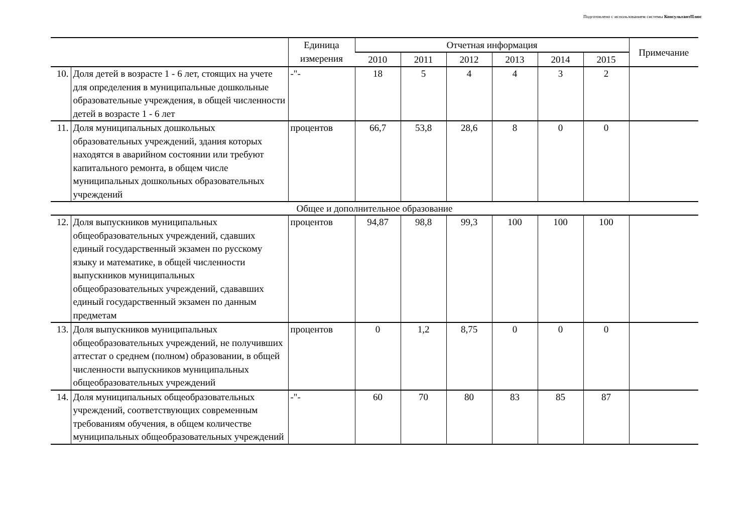Подготовлено с использованием системы КонсультантПлюс
| | | Единица измерения | Отчетная информация | | | | | | Примечание |
| --- | --- | --- | --- | --- | --- | --- | --- | --- | --- |
| | | | 2010 | 2011 | 2012 | 2013 | 2014 | 2015 | |
| 10. | Доля детей в возрасте 1 - 6 лет, стоящих на учете для определения в муниципальные дошкольные образовательные учреждения, в общей численности детей в возрасте 1 - 6 лет | -"- | 18 | 5 | 4 | 4 | 3 | 2 | |
| 11. | Доля муниципальных дошкольных образовательных учреждений, здания которых находятся в аварийном состоянии или требуют капитального ремонта, в общем числе муниципальных дошкольных образовательных учреждений | процентов | 66,7 | 53,8 | 28,6 | 8 | 0 | 0 | |
| Общее и дополнительное образование | | | | | | | | | |
| 12. | Доля выпускников муниципальных общеобразовательных учреждений, сдавших единый государственный экзамен по русскому языку и математике, в общей численности выпускников муниципальных общеобразовательных учреждений, сдававших единый государственный экзамен по данным предметам | процентов | 94,87 | 98,8 | 99,3 | 100 | 100 | 100 | |
| 13. | Доля выпускников муниципальных общеобразовательных учреждений, не получивших аттестат о среднем (полном) образовании, в общей численности выпускников муниципальных общеобразовательных учреждений | процентов | 0 | 1,2 | 8,75 | 0 | 0 | 0 | |
| 14. | Доля муниципальных общеобразовательных учреждений, соответствующих современным требованиям обучения, в общем количестве муниципальных общеобразовательных учреждений | -"- | 60 | 70 | 80 | 83 | 85 | 87 | |